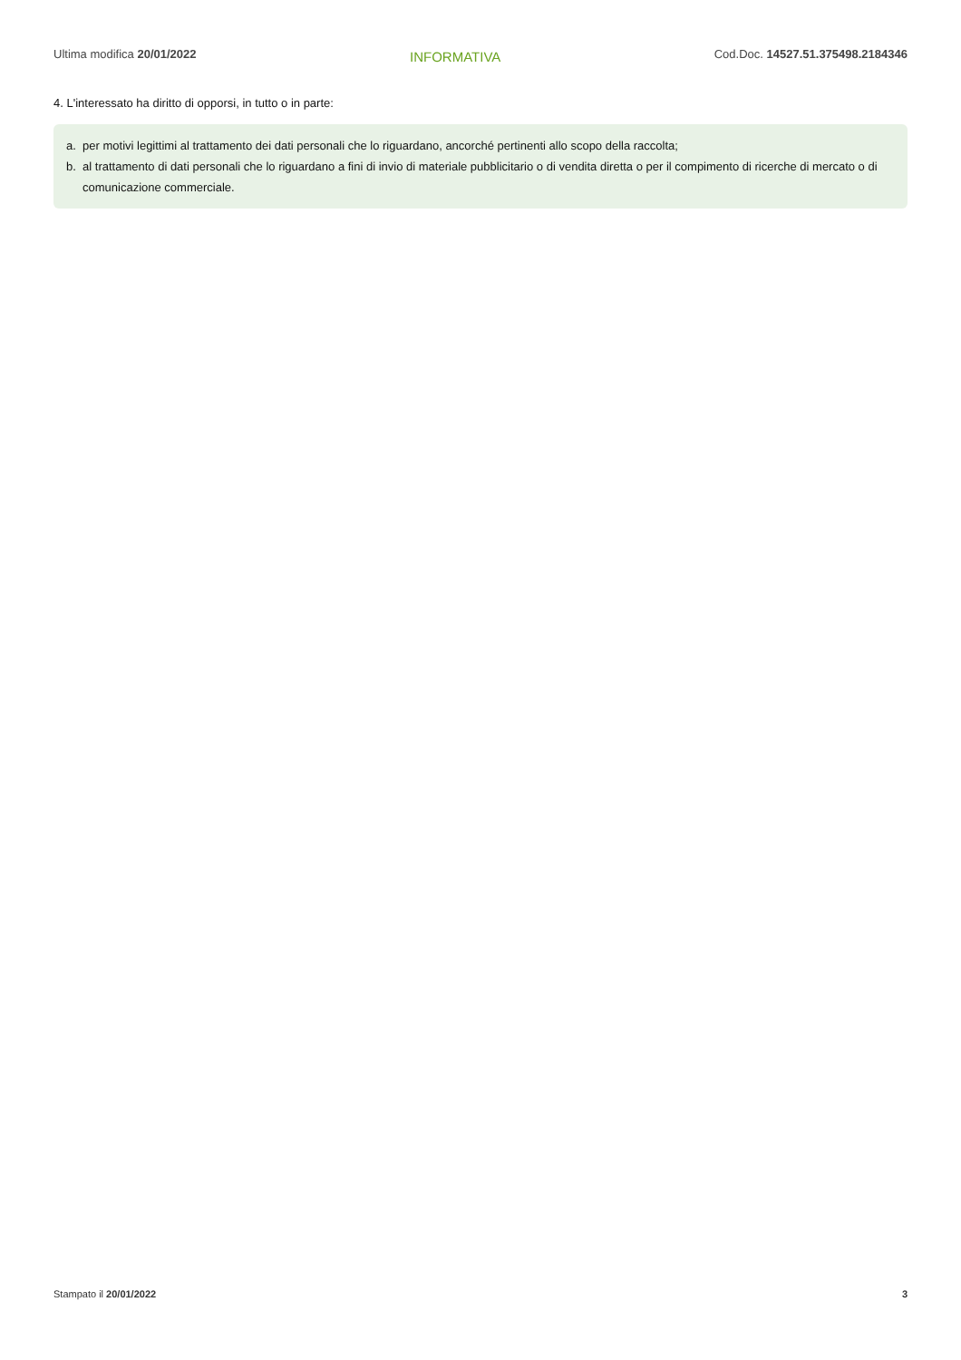Ultima modifica 20/01/2022 INFORMATIVA Cod.Doc. 14527.51.375498.2184346
4. L'interessato ha diritto di opporsi, in tutto o in parte:
a. per motivi legittimi al trattamento dei dati personali che lo riguardano, ancorché pertinenti allo scopo della raccolta;
b. al trattamento di dati personali che lo riguardano a fini di invio di materiale pubblicitario o di vendita diretta o per il compimento di ricerche di mercato o di comunicazione commerciale.
Stampato il 20/01/2022 3